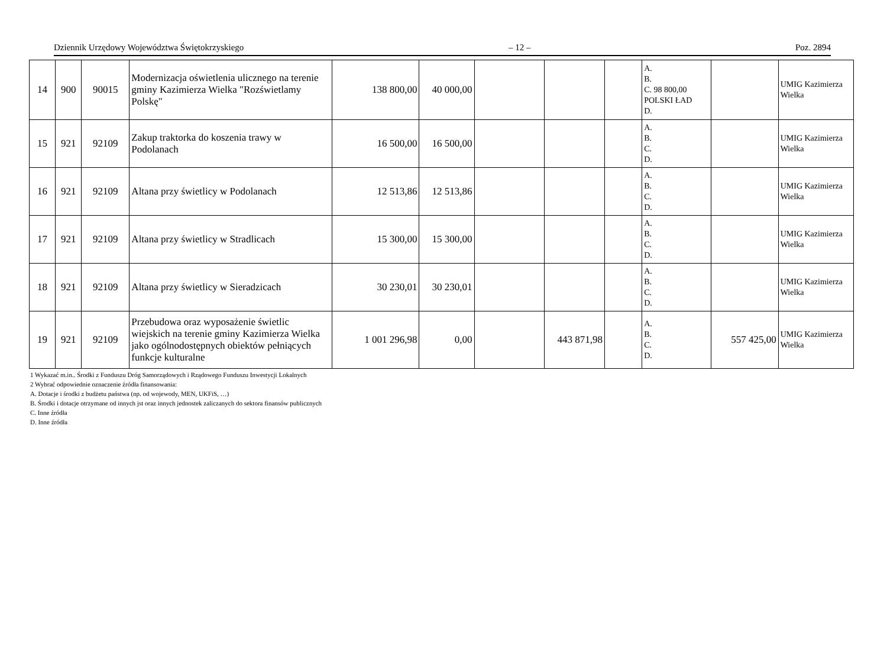Dziennik Urzędowy Województwa Świętokrzyskiego – 12 – Poz. 2894
| 14 | 900 | 90015 | Modernizacja oświetlenia ulicznego na terenie gminy Kazimierza Wielka "Rozświetlamy Polskę" | 138 800,00 | 40 000,00 | | | | A. B. C. 98 800,00 POLSKI ŁAD D. | | UMIG Kazimierza Wielka |
| 15 | 921 | 92109 | Zakup traktorka do koszenia trawy w Podolanach | 16 500,00 | 16 500,00 | | | | A. B. C. D. | | UMIG Kazimierza Wielka |
| 16 | 921 | 92109 | Altana przy świetlicy w Podolanach | 12 513,86 | 12 513,86 | | | | A. B. C. D. | | UMIG Kazimierza Wielka |
| 17 | 921 | 92109 | Altana przy świetlicy w Stradlicach | 15 300,00 | 15 300,00 | | | | A. B. C. D. | | UMIG Kazimierza Wielka |
| 18 | 921 | 92109 | Altana przy świetlicy w Sieradzicach | 30 230,01 | 30 230,01 | | | | A. B. C. D. | | UMIG Kazimierza Wielka |
| 19 | 921 | 92109 | Przebudowa oraz wyposażenie świetlic wiejskich na terenie gminy Kazimierza Wielka jako ogólnodostępnych obiektów pełniących funkcje kulturalne | 1 001 296,98 | 0,00 | | 443 871,98 | | A. B. C. D. | 557 425,00 | UMIG Kazimierza Wielka |
1 Wykazać m.in.. Środki z Funduszu Dróg Samorządowych i Rządowego Funduszu Inwestycji Lokalnych
2 Wybrać odpowiednie oznaczenie źródła finansowania:
A. Dotacje i środki z budżetu państwa (np. od wojewody, MEN, UKFiS, …)
B. Środki i dotacje otrzymane od innych jst oraz innych jednostek zaliczanych do sektora finansów publicznych
C. Inne źródła
D. Inne źródła